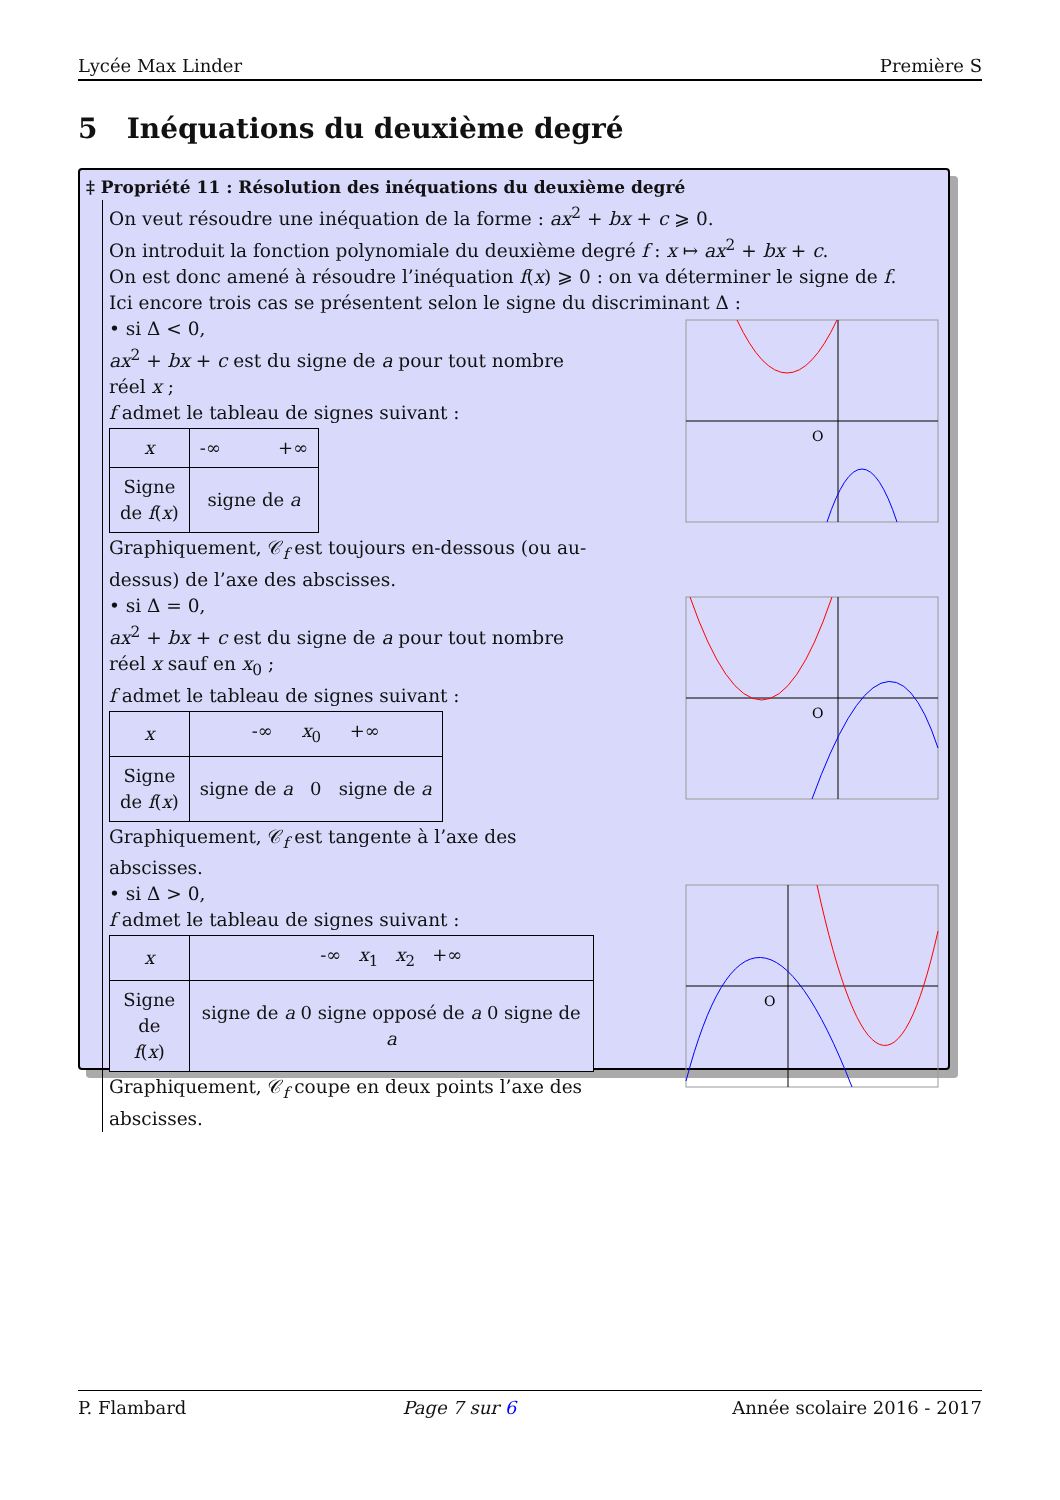Lycée Max Linder Première S
5 Inéquations du deuxième degré
‡ Propriété 11 : Résolution des inéquations du deuxième degré
On veut résoudre une inéquation de la forme : ax<sup>2</sup> + bx + c ⩾ 0.
On introduit la fonction polynomiale du deuxième degré f : x ↦ ax<sup>2</sup> + bx + c.
On est donc amené à résoudre l’inéquation f(x) ⩾ 0 : on va déterminer le signe de f.
Ici encore trois cas se présentent selon le signe du discriminant Δ :
• si Δ < 0,
ax<sup>2</sup> + bx + c est du signe de a pour tout nombre réel x ;
f admet le tableau de signes suivant :
| x | -∞ +∞ |
| Signe de f ( x ) | signe de a |
Graphiquement, 𝒞<sub>f</sub> est toujours en-dessous (ou au-dessus) de l’axe des abscisses.
O
• si Δ = 0,
ax<sup>2</sup> + bx + c est du signe de a pour tout nombre réel x sauf en x<sub>0</sub> ;
f admet le tableau de signes suivant :
| x | -∞ x<sub>0</sub> +∞ |
| Signe de f ( x ) | signe de a 0 signe de a |
Graphiquement, 𝒞<sub>f</sub> est tangente à l’axe des abscisses.
O
• si Δ > 0,
f admet le tableau de signes suivant :
| x | -∞ x<sub>1</sub> x<sub>2</sub> +∞ |
| Signe de f ( x ) | signe de a 0 signe opposé de a 0 signe de a |
Graphiquement, 𝒞<sub>f</sub> coupe en deux points l’axe des abscisses.
O
P. Flambard Page 7 sur 6 Année scolaire 2016 - 2017